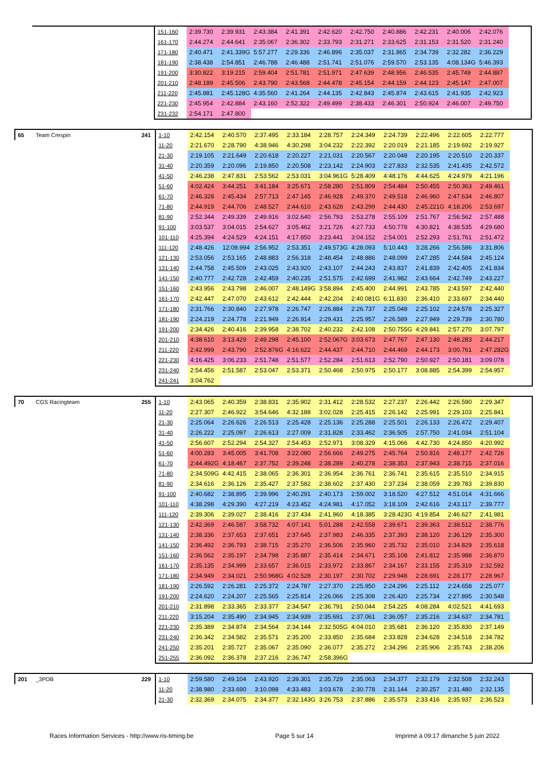| | | | 151-160 | 2:39.730 | 2:39.931 | 2:43.384 | 2:41.391 | 2:42.620 | 2:42.750 | 2:40.886 | 2:42.231 | 2:40.006 | 2:42.076 | |
| | | | 161-170 | 2:44.274 | 2:44.641 | 2:35.067 | 2:36.302 | 2:33.793 | 2:31.271 | 2:33.625 | 2:31.153 | 2:31.520 | 2:31.240 | |
| | | | 171-180 | 2:40.471 | 2:41.339G | 5:57.277 | 2:29.336 | 2:46.896 | 2:35.037 | 2:31.865 | 2:34.739 | 2:32.282 | 2:36.229 | |
| | | | 181-190 | 2:38.438 | 2:54.851 | 2:46.788 | 2:46.488 | 2:51.741 | 2:51.076 | 2:59.570 | 2:53.135 | 4:08.134G | 5:46.393 | |
| | | | 191-200 | 3:30.822 | 3:19.215 | 2:59.404 | 2:51.781 | 2:51.971 | 2:47.639 | 2:48.956 | 2:46.535 | 2:45.749 | 2:44.887 | |
| | | | 201-210 | 2:48.189 | 2:45.506 | 2:43.790 | 2:43.568 | 2:44.478 | 2:45.154 | 2:44.159 | 2:44.123 | 2:45.147 | 2:47.007 | |
| | | | 211-220 | 2:45.881 | 2:45.128G | 4:35.560 | 2:41.264 | 2:44.135 | 2:42.843 | 2:45.874 | 2:43.615 | 2:41.935 | 2:42.923 | |
| | | | 221-230 | 2:45.954 | 2:42.884 | 2:43.160 | 2:52.322 | 2:49.499 | 2:38.433 | 2:46.301 | 2:50.924 | 2:46.007 | 2:49.750 | |
| | | | 231-232 | 2:54.171 | 2:47.800 | | | | | | | | | |
| 65 | Team Crespin | 241 | 1-10 | 2:42.154 | 2:40.570 | 2:37.495 | 2:33.184 | 2:28.757 | 2:24.349 | 2:24.739 | 2:22.496 | 2:22.605 | 2:22.777 | |
| | | | 11-20 | 2:21.670 | 2:28.790 | 4:38.946 | 4:30.298 | 3:04.232 | 2:22.392 | 2:20.019 | 2:21.185 | 2:19.692 | 2:19.927 | |
| | | | 21-30 | 2:19.105 | 2:21.649 | 2:20.618 | 2:20.227 | 2:21.031 | 2:20.567 | 2:20.048 | 2:20.195 | 2:20.510 | 2:20.337 | |
| | | | 31-40 | 2:20.359 | 2:20.096 | 2:19.850 | 2:20.508 | 2:23.142 | 2:24.903 | 2:27.833 | 2:32.535 | 2:41.435 | 2:42.572 | |
| | | | 41-50 | 2:46.238 | 2:47.831 | 2:53.562 | 2:53.031 | 3:04.961G | 5:28.409 | 4:48.176 | 4:44.625 | 4:24.979 | 4:21.196 | |
| | | | 51-60 | 4:02.424 | 3:44.251 | 3:41.184 | 3:25.671 | 2:58.280 | 2:51.809 | 2:54.484 | 2:50.455 | 2:50.363 | 2:49.461 | |
| | | | 61-70 | 2:46.328 | 2:45.434 | 2:57.713 | 2:47.145 | 2:46.928 | 2:49.370 | 2:49.518 | 2:46.960 | 2:47.634 | 2:46.807 | |
| | | | 71-80 | 2:44.919 | 2:44.706 | 2:48.527 | 2:44.610 | 2:43.628 | 2:43.299 | 2:44.430 | 2:45.221G | 4:18.206 | 2:53.697 | |
| | | | 81-90 | 2:52.344 | 2:49.339 | 2:49.916 | 3:02.640 | 2:56.793 | 2:53.278 | 2:55.109 | 2:51.767 | 2:56.562 | 2:57.488 | |
| | | | 91-100 | 3:03.537 | 3:04.015 | 2:54.627 | 3:05.462 | 3:21.726 | 4:27.733 | 4:50.778 | 4:30.821 | 4:38.535 | 4:29.680 | |
| | | | 101-110 | 4:25.394 | 4:24.529 | 4:24.151 | 4:17.850 | 3:23.441 | 3:04.152 | 2:54.001 | 2:52.293 | 2:51.761 | 2:51.472 | |
| | | | 111-120 | 2:48.426 | 12:09.994 | 2:56.952 | 2:53.351 | 2:49.573G | 4:28.093 | 5:10.443 | 3:28.266 | 2:56.586 | 3:31.806 | |
| | | | 121-130 | 2:53.056 | 2:53.165 | 2:48.883 | 2:56.318 | 2:48.454 | 2:48.886 | 2:48.099 | 2:47.285 | 2:44.584 | 2:45.124 | |
| | | | 131-140 | 2:44.758 | 2:45.509 | 2:43.025 | 2:43.920 | 2:43.107 | 2:44.243 | 2:43.837 | 2:41.839 | 2:42.405 | 2:41.834 | |
| | | | 141-150 | 2:40.777 | 2:42.728 | 2:42.459 | 2:40.235 | 2:51.575 | 2:42.699 | 2:41.982 | 2:43.664 | 2:42.749 | 2:43.227 | |
| | | | 151-160 | 2:43.956 | 2:43.798 | 2:46.007 | 2:48.149G | 3:58.894 | 2:45.400 | 2:44.991 | 2:43.785 | 2:43.597 | 2:42.440 | |
| | | | 161-170 | 2:42.447 | 2:47.070 | 2:43.612 | 2:42.444 | 2:42.204 | 2:40.081G | 6:11.830 | 2:36.410 | 2:33.697 | 2:34.440 | |
| | | | 171-180 | 2:31.766 | 2:30.840 | 2:27.978 | 2:26.747 | 2:26.884 | 2:26.737 | 2:25.048 | 2:25.102 | 2:24.578 | 2:25.327 | |
| | | | 181-190 | 2:24.219 | 2:24.778 | 2:21.949 | 2:26.914 | 2:29.431 | 2:25.957 | 2:26.589 | 2:27.949 | 2:29.739 | 2:30.780 | |
| | | | 191-200 | 2:34.426 | 2:40.416 | 2:39.958 | 2:38.702 | 2:40.232 | 2:42.108 | 2:50.755G | 4:29.841 | 2:57.270 | 3:07.797 | |
| | | | 201-210 | 4:38.610 | 3:13.429 | 2:49.298 | 2:45.100 | 2:52.067G | 3:03.673 | 2:47.767 | 2:47.130 | 2:48.283 | 2:44.217 | |
| | | | 211-220 | 2:42.999 | 2:43.790 | 2:52.876G | 4:16.622 | 2:44.437 | 2:44.710 | 2:44.469 | 2:44.173 | 3:00.761 | 2:47.282G | |
| | | | 221-230 | 4:16.425 | 3:06.233 | 2:51.748 | 2:51.577 | 2:52.284 | 2:51.613 | 2:52.790 | 2:50.927 | 2:50.181 | 3:09.078 | |
| | | | 231-240 | 2:54.456 | 2:51.587 | 2:53.047 | 2:53.371 | 2:50.468 | 2:50.975 | 2:50.177 | 3:08.885 | 2:54.399 | 2:54.957 | |
| | | | 241-241 | 3:04.762 | | | | | | | | | | |
| 70 | CGS Racingteam | 255 | 1-10 | 2:43.065 | 2:40.359 | 2:38.831 | 2:35.902 | 2:31.412 | 2:28.532 | 2:27.237 | 2:26.442 | 2:26.590 | 2:29.347 | |
| | | | 11-20 | 2:27.307 | 2:46.922 | 3:54.646 | 4:32.188 | 3:02.028 | 2:25.415 | 2:26.142 | 2:25.991 | 2:29.103 | 2:25.841 | |
| | | | 21-30 | 2:25.064 | 2:26.626 | 2:26.513 | 2:25.428 | 2:25.136 | 2:25.288 | 2:25.501 | 2:26.133 | 2:26.472 | 2:29.407 | |
| | | | 31-40 | 2:26.222 | 2:25.097 | 2:26.613 | 2:27.009 | 2:31.828 | 2:33.462 | 2:36.505 | 2:57.750 | 2:41.034 | 2:51.104 | |
| | | | 41-50 | 2:56.607 | 2:52.294 | 2:54.327 | 2:54.453 | 2:52.971 | 3:08.329 | 4:15.066 | 4:42.730 | 4:24.850 | 4:20.992 | |
| | | | 51-60 | 4:00.283 | 3:45.005 | 3:41.708 | 3:22.080 | 2:56.666 | 2:49.275 | 2:45.764 | 2:50.816 | 2:48.177 | 2:42.726 | |
| | | | 61-70 | 2:44.492G | 4:18.467 | 2:37.752 | 2:39.248 | 2:38.289 | 2:40.278 | 2:38.353 | 2:37.943 | 2:38.715 | 2:37.016 | |
| | | | 71-80 | 2:34.509G | 4:42.415 | 2:38.065 | 2:36.301 | 2:36.954 | 2:36.761 | 2:36.741 | 2:35.615 | 2:35.510 | 2:34.915 | |
| | | | 81-90 | 2:34.616 | 2:36.126 | 2:35.427 | 2:37.582 | 2:38.602 | 2:37.430 | 2:37.234 | 2:38.059 | 2:39.783 | 2:39.830 | |
| | | | 91-100 | 2:40.682 | 2:38.895 | 2:39.996 | 2:40.291 | 2:40.173 | 2:59.002 | 3:18.520 | 4:27.512 | 4:51.014 | 4:31.666 | |
| | | | 101-110 | 4:38.298 | 4:29.390 | 4:27.219 | 4:23.452 | 4:24.981 | 4:17.052 | 3:18.109 | 2:42.616 | 2:43.117 | 2:39.777 | |
| | | | 111-120 | 2:39.306 | 2:39.027 | 2:38.416 | 2:37.434 | 2:41.960 | 4:18.385 | 3:28.423G | 4:19.854 | 2:46.627 | 2:41.981 | |
| | | | 121-130 | 2:42.369 | 2:46.587 | 3:58.732 | 4:07.141 | 5:01.288 | 2:42.558 | 2:39.671 | 2:39.363 | 2:38.512 | 2:38.776 | |
| | | | 131-140 | 2:38.336 | 2:37.653 | 2:37.651 | 2:37.645 | 2:37.983 | 2:46.335 | 2:37.393 | 2:38.120 | 2:36.129 | 2:35.300 | |
| | | | 141-150 | 2:36.492 | 2:36.793 | 2:38.715 | 2:35.270 | 2:36.506 | 2:35.960 | 2:35.732 | 2:35.010 | 2:34.829 | 2:35.618 | |
| | | | 151-160 | 2:36.562 | 2:35.197 | 2:34.798 | 2:35.887 | 2:35.414 | 2:34.671 | 2:35.108 | 2:41.812 | 2:35.988 | 2:36.870 | |
| | | | 161-170 | 2:35.135 | 2:34.999 | 2:33.657 | 2:36.015 | 2:33.972 | 2:33.867 | 2:34.167 | 2:33.155 | 2:35.319 | 2:32.592 | |
| | | | 171-180 | 2:34.949 | 2:34.021 | 2:50.968G | 4:02.528 | 2:30.197 | 2:30.702 | 2:29.948 | 2:28.691 | 2:28.177 | 2:28.967 | |
| | | | 181-190 | 2:26.592 | 2:26.281 | 2:25.372 | 2:24.787 | 2:27.370 | 2:25.950 | 2:24.296 | 2:25.112 | 2:24.658 | 2:25.077 | |
| | | | 191-200 | 2:24.620 | 2:24.207 | 2:25.565 | 2:25.814 | 2:26.066 | 2:25.308 | 2:26.420 | 2:25.734 | 2:27.895 | 2:30.548 | |
| | | | 201-210 | 2:31.898 | 2:33.365 | 2:33.377 | 2:34.547 | 2:36.791 | 2:50.044 | 2:54.225 | 4:08.284 | 4:02.521 | 4:41.693 | |
| | | | 211-220 | 3:15.204 | 2:35.490 | 2:34.945 | 2:34.939 | 2:35.691 | 2:37.061 | 2:36.057 | 2:35.216 | 2:34.637 | 2:34.781 | |
| | | | 221-230 | 2:35.389 | 2:34.874 | 2:34.564 | 2:34.144 | 2:32.505G | 4:04.010 | 2:35.681 | 2:36.120 | 2:35.830 | 2:37.149 | |
| | | | 231-240 | 2:36.342 | 2:34.582 | 2:35.571 | 2:35.200 | 2:33.850 | 2:35.684 | 2:33.828 | 2:34.628 | 2:34.518 | 2:34.782 | |
| | | | 241-250 | 2:35.201 | 2:35.727 | 2:35.067 | 2:35.090 | 2:36.077 | 2:35.272 | 2:34.296 | 2:35.906 | 2:35.743 | 2:38.206 | |
| | | | 251-255 | 2:36.092 | 2:36.378 | 2:37.216 | 2:36.747 | 2:58.396G | | | | | | |
| 201 | _3PDB | 229 | 1-10 | 2:59.580 | 2:49.104 | 2:43.920 | 2:39.301 | 2:35.729 | 2:35.063 | 2:34.377 | 2:32.179 | 2:32.508 | 2:32.243 | |
| | | | 11-20 | 2:38.980 | 2:33.690 | 3:10.098 | 4:33.483 | 3:03.678 | 2:30.778 | 2:31.144 | 2:30.257 | 2:31.480 | 2:32.135 | |
| | | | 21-30 | 2:32.369 | 2:34.075 | 2:34.377 | 2:32.143G | 3:26.753 | 2:37.886 | 2:35.573 | 2:33.416 | 2:35.937 | 2:36.523 | |
Races Information Services - http://www.ris-timing.be Page 5 sur 14 Imprimé à 09:17 dimanche 5 juin 2022